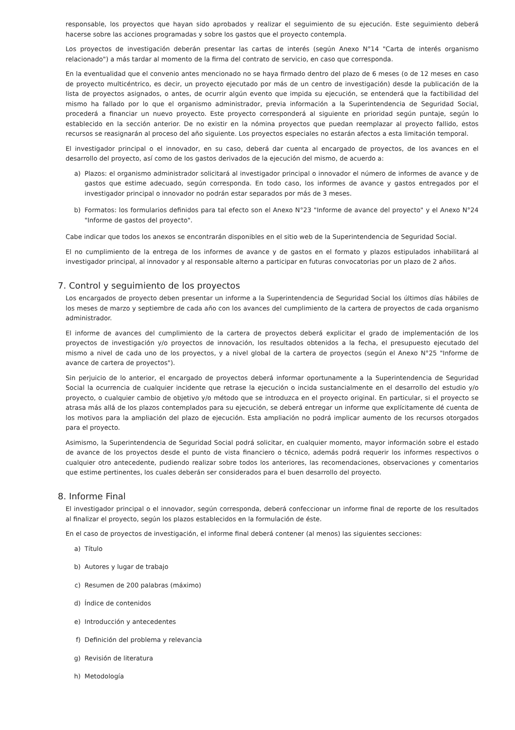responsable, los proyectos que hayan sido aprobados y realizar el seguimiento de su ejecución. Este seguimiento deberá hacerse sobre las acciones programadas y sobre los gastos que el proyecto contempla.
Los proyectos de investigación deberán presentar las cartas de interés (según Anexo N°14 "Carta de interés organismo relacionado") a más tardar al momento de la firma del contrato de servicio, en caso que corresponda.
En la eventualidad que el convenio antes mencionado no se haya firmado dentro del plazo de 6 meses (o de 12 meses en caso de proyecto multicéntrico, es decir, un proyecto ejecutado por más de un centro de investigación) desde la publicación de la lista de proyectos asignados, o antes, de ocurrir algún evento que impida su ejecución, se entenderá que la factibilidad del mismo ha fallado por lo que el organismo administrador, previa información a la Superintendencia de Seguridad Social, procederá a financiar un nuevo proyecto. Este proyecto corresponderá al siguiente en prioridad según puntaje, según lo establecido en la sección anterior. De no existir en la nómina proyectos que puedan reemplazar al proyecto fallido, estos recursos se reasignarán al proceso del año siguiente. Los proyectos especiales no estarán afectos a esta limitación temporal.
El investigador principal o el innovador, en su caso, deberá dar cuenta al encargado de proyectos, de los avances en el desarrollo del proyecto, así como de los gastos derivados de la ejecución del mismo, de acuerdo a:
a) Plazos: el organismo administrador solicitará al investigador principal o innovador el número de informes de avance y de gastos que estime adecuado, según corresponda. En todo caso, los informes de avance y gastos entregados por el investigador principal o innovador no podrán estar separados por más de 3 meses.
b) Formatos: los formularios definidos para tal efecto son el Anexo N°23 "Informe de avance del proyecto" y el Anexo N°24 "Informe de gastos del proyecto".
Cabe indicar que todos los anexos se encontrarán disponibles en el sitio web de la Superintendencia de Seguridad Social.
El no cumplimiento de la entrega de los informes de avance y de gastos en el formato y plazos estipulados inhabilitará al investigador principal, al innovador y al responsable alterno a participar en futuras convocatorias por un plazo de 2 años.
7. Control y seguimiento de los proyectos
Los encargados de proyecto deben presentar un informe a la Superintendencia de Seguridad Social los últimos días hábiles de los meses de marzo y septiembre de cada año con los avances del cumplimiento de la cartera de proyectos de cada organismo administrador.
El informe de avances del cumplimiento de la cartera de proyectos deberá explicitar el grado de implementación de los proyectos de investigación y/o proyectos de innovación, los resultados obtenidos a la fecha, el presupuesto ejecutado del mismo a nivel de cada uno de los proyectos, y a nivel global de la cartera de proyectos (según el Anexo N°25 "Informe de avance de cartera de proyectos").
Sin perjuicio de lo anterior, el encargado de proyectos deberá informar oportunamente a la Superintendencia de Seguridad Social la ocurrencia de cualquier incidente que retrase la ejecución o incida sustancialmente en el desarrollo del estudio y/o proyecto, o cualquier cambio de objetivo y/o método que se introduzca en el proyecto original. En particular, si el proyecto se atrasa más allá de los plazos contemplados para su ejecución, se deberá entregar un informe que explícitamente dé cuenta de los motivos para la ampliación del plazo de ejecución. Esta ampliación no podrá implicar aumento de los recursos otorgados para el proyecto.
Asimismo, la Superintendencia de Seguridad Social podrá solicitar, en cualquier momento, mayor información sobre el estado de avance de los proyectos desde el punto de vista financiero o técnico, además podrá requerir los informes respectivos o cualquier otro antecedente, pudiendo realizar sobre todos los anteriores, las recomendaciones, observaciones y comentarios que estime pertinentes, los cuales deberán ser considerados para el buen desarrollo del proyecto.
8. Informe Final
El investigador principal o el innovador, según corresponda, deberá confeccionar un informe final de reporte de los resultados al finalizar el proyecto, según los plazos establecidos en la formulación de éste.
En el caso de proyectos de investigación, el informe final deberá contener (al menos) las siguientes secciones:
a) Título
b) Autores y lugar de trabajo
c) Resumen de 200 palabras (máximo)
d) Índice de contenidos
e) Introducción y antecedentes
f) Definición del problema y relevancia
g) Revisión de literatura
h) Metodología